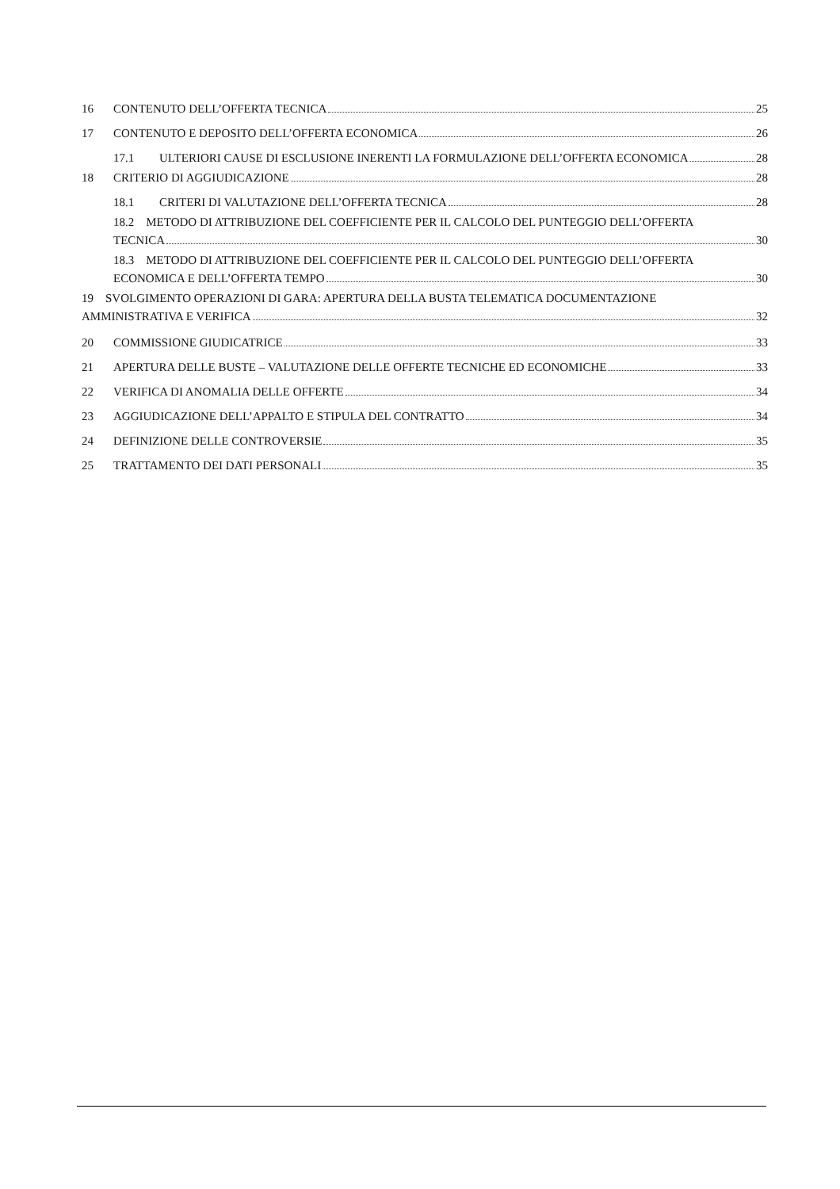16 CONTENUTO DELL’OFFERTA TECNICA 25
17 CONTENUTO E DEPOSITO DELL’OFFERTA ECONOMICA 26
17.1 ULTERIORI CAUSE DI ESCLUSIONE INERENTI LA FORMULAZIONE DELL’OFFERTA ECONOMICA 28
18 CRITERIO DI AGGIUDICAZIONE 28
18.1 CRITERI DI VALUTAZIONE DELL’OFFERTA TECNICA 28
18.2 METODO DI ATTRIBUZIONE DEL COEFFICIENTE PER IL CALCOLO DEL PUNTEGGIO DELL’OFFERTA
TECNICA 30
18.3 METODO DI ATTRIBUZIONE DEL COEFFICIENTE PER IL CALCOLO DEL PUNTEGGIO DELL’OFFERTA
ECONOMICA E DELL’OFFERTA TEMPO 30
19 SVOLGIMENTO OPERAZIONI DI GARA: APERTURA DELLA BUSTA TELEMATICA DOCUMENTAZIONE
AMMINISTRATIVA E VERIFICA 32
20 COMMISSIONE GIUDICATRICE 33
21 APERTURA DELLE BUSTE – VALUTAZIONE DELLE OFFERTE TECNICHE ED ECONOMICHE 33
22 VERIFICA DI ANOMALIA DELLE OFFERTE 34
23 AGGIUDICAZIONE DELL’APPALTO E STIPULA DEL CONTRATTO 34
24 DEFINIZIONE DELLE CONTROVERSIE 35
25 TRATTAMENTO DEI DATI PERSONALI 35